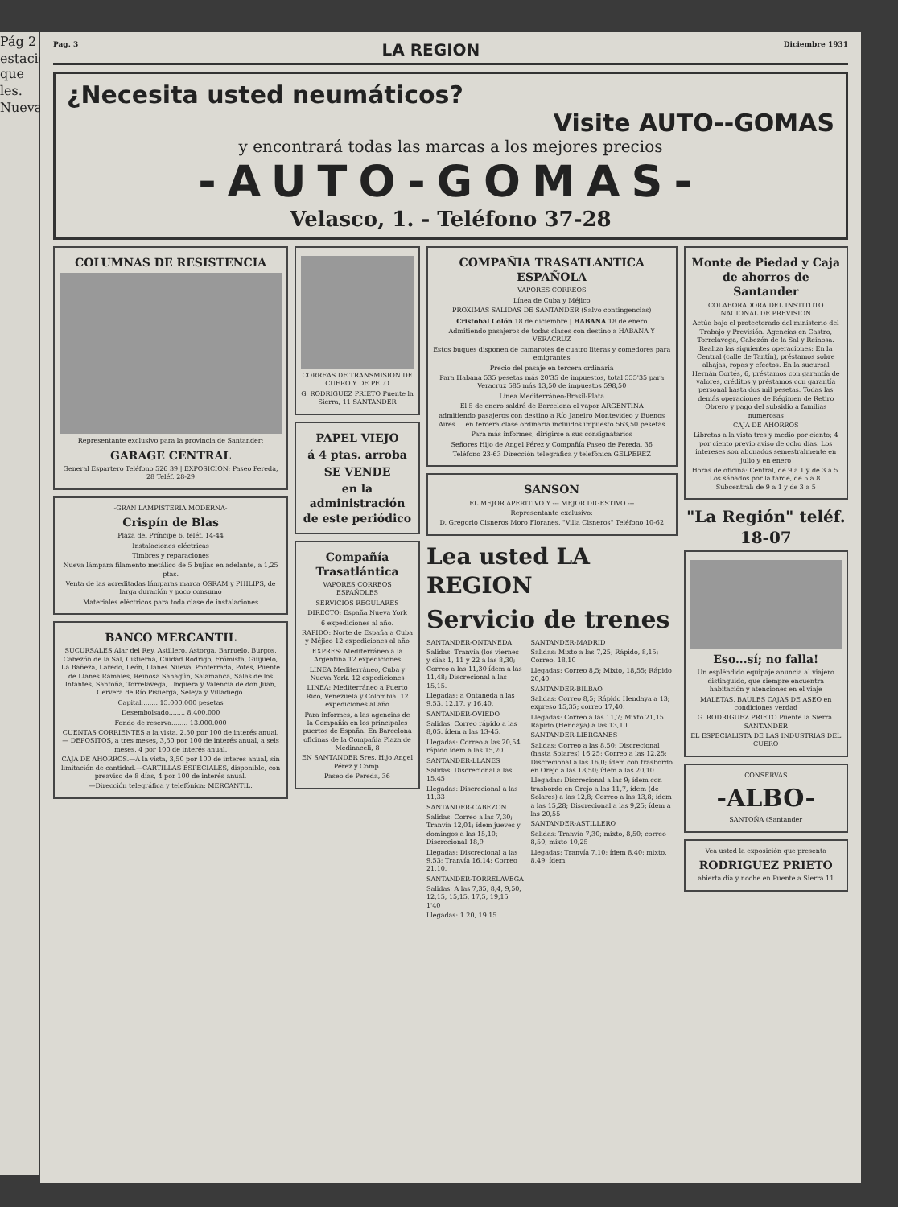Pág 2
estación que
les.
Nueva
Pag. 3 LA REGION Diciembre 1931
¿Necesita usted neumáticos?
Visite AUTO--GOMAS
y encontrará todas las marcas a los mejores precios
-AUTO-GOMAS-
Velasco, 1. - Teléfono 37-28
COLUMNAS DE RESISTENCIA
Representante exclusivo para la provincia de Santander:
GARAGE CENTRAL
General Espartero Teléfono 526 39 | EXPOSICION: Paseo Pereda, 28 Teléf. 28-29
-GRAN LAMPISTERIA MODERNA-
Crispín de Blas
Plaza del Príncipe 6, teléf. 14-44
Instalaciones eléctricas
Timbres y reparaciones
Nueva lámpara filamento metálico de 5 bujías en adelante, a 1,25 ptas.
Venta de las acreditadas lámparas marca OSRAM y PHILIPS, de larga duración y poco consumo
Materiales eléctricos para toda clase de instalaciones
BANCO MERCANTIL
SUCURSALES Alar del Rey, Astillero, Astorga, Barruelo, Burgos, Cabezón de la Sal, Cistierna, Ciudad Rodrigo, Frómista, Guijuelo, La Bañeza, Laredo, León, Llanes Nueva, Ponferrada, Potes, Puente de Llanes Ramales, Reinosa Sahagún, Salamanca, Salas de los Infantes, Santoña, Torrelavega, Unquera y Valencia de don Juan, Cervera de Río Pisuerga, Seleya y Villadiego.
Capital........ 15.000.000 pesetas
Desembolsado........ 8.400.000
Fondo de reserva........ 13.000.000
CUENTAS CORRIENTES a la vista, 2,50 por 100 de interés anual.— DEPOSITOS, a tres meses, 3,50 por 100 de interés anual, a seis meses, 4 por 100 de interés anual.
CAJA DE AHORROS.—A la vista, 3,50 por 100 de interés anual, sin limitación de cantidad.—CARTILLAS ESPECIALES, disponible, con preaviso de 8 días, 4 por 100 de interés anual.
—Dirección telegráfica y telefónica: MERCANTIL.
CORREAS DE TRANSMISION DE CUERO Y DE PELO
G. RODRIGUEZ PRIETO Puente la Sierra, 11 SANTANDER
PAPEL VIEJO
á 4 ptas. arroba
SE VENDE
en la administración de este periódico
Compañía Trasatlántica
VAPORES CORREOS ESPAÑOLES
SERVICIOS REGULARES
DIRECTO: España Nueva York
6 expediciones al año.
RAPIDO: Norte de España a Cuba y Méjico 12 expediciones al año
EXPRES: Mediterráneo a la Argentina 12 expediciones
LINEA Mediterráneo, Cuba y Nueva York. 12 expediciones
LINEA: Mediterráneo a Puerto Rico, Venezuela y Colombia. 12 expediciones al año
Para informes, a las agencias de la Compañía en los principales puertos de España. En Barcelona oficinas de la Compañía Plaza de Medinaceli, 8
EN SANTANDER Sres. Hijo Angel Pérez y Comp.
Paseo de Pereda, 36
COMPAÑIA TRASATLANTICA ESPAÑOLA
VAPORES CORREOS
Línea de Cuba y Méjico
PROXIMAS SALIDAS DE SANTANDER (Salvo contingencias)
Cristobal Colón 18 de diciembre | HABANA 18 de enero
Admitiendo pasajeros de todas clases con destino a HABANA Y VERACRUZ
Estos buques disponen de camarotes de cuatro literas y comedores para emigrantes
Precio del pasaje en tercera ordinaria
Para Habana 535 pesetas más 20'35 de impuestos, total 555'35 para Veracruz 585 más 13,50 de impuestos 598,50
Línea Mediterráneo-Brasil-Plata
El 5 de enero saldrá de Barcelona el vapor ARGENTINA
admitiendo pasajeros con destino a Río Janeiro Montevideo y Buenos Aires ... en tercera clase ordinaria incluidos impuesto 563,50 pesetas
Para más informes, dirigirse a sus consignatarios
Señores Hijo de Angel Pérez y Compañía Paseo de Pereda, 36
Teléfono 23-63 Dirección telegráfica y telefónica GELPEREZ
SANSON
EL MEJOR APERITIVO Y --- MEJOR DIGESTIVO ---
Representante exclusivo:
D. Gregorio Cisneros Moro Floranes. "Villa Cisneros" Teléfono 10-62
Lea usted LA REGION
Servicio de trenes
SANTANDER-ONTANEDA
Salidas: Tranvía (los viernes y días 1, 11 y 22 a las 8,30; Correo a las 11,30 ídem a las 11,48; Discrecional a las 15,15.
Llegadas: a Ontaneda a las 9,53, 12,17, y 16,40.
SANTANDER-OVIEDO
Salidas: Correo rápido a las 8,05. ídem a las 13-45.
Llegadas: Correo a las 20,54 rápido ídem a las 15,20
SANTANDER-LLANES
Salidas: Discrecional a las 15,45
Llegadas: Discrecional a las 11,33
SANTANDER-CABEZON
Salidas: Correo a las 7,30; Tranvía 12,01; ídem jueves y domingos a las 15,10; Discrecional 18,9
Llegadas: Discrecional a las 9,53; Tranvía 16,14; Correo 21,10.
SANTANDER-TORRELAVEGA
Salidas: A las 7,35, 8,4, 9,50, 12,15, 15,15, 17,5, 19,15 1'40
Llegadas: 1 20, 19 15
SANTANDER-MADRID
Salidas: Mixto a las 7,25; Rápido, 8,15; Correo, 18,10
Llegadas: Correo 8,5; Mixto, 18,55; Rápido 20,40.
SANTANDER-BILBAO
Salidas: Correo 8,5; Rápido Hendaya a 13; expreso 15,35; correo 17,40.
Llegadas: Correo a las 11,7; Mixto 21,15. Rápido (Hendaya) a las 13,10
SANTANDER-LIERGANES
Salidas: Correo a las 8,50; Discrecional (hasta Solares) 16,25; Correo a las 12,25; Discrecional a las 16,0; ídem con trasbordo en Orejo a las 18,50; ídem a las 20,10.
Llegadas: Discrecional a las 9; ídem con trasbordo en Orejo a las 11,7, ídem (de Solares) a las 12,8; Correo a las 13,8; ídem a las 15,28; Discrecional a las 9,25; ídem a las 20,55
SANTANDER-ASTILLERO
Salidas: Tranvía 7,30; mixto, 8,50; correo 8,50; mixto 10,25
Llegadas: Tranvía 7,10; ídem 8,40; mixto, 8,49; ídem
Monte de Piedad y Caja de ahorros de Santander
COLABORADORA DEL INSTITUTO NACIONAL DE PREVISION
Actúa bajo el protectorado del ministerio del Trabajo y Previsión. Agencias en Castro, Torrelavega, Cabezón de la Sal y Reinosa. Realiza las siguientes operaciones: En la Central (calle de Tantín), préstamos sobre alhajas, ropas y efectos. En la sucursal Hernán Cortés, 6, préstamos con garantía de valores, créditos y préstamos con garantía personal hasta dos mil pesetas. Todas las demás operaciones de Régimen de Retiro Obrero y pago del subsidio a familias numerosas
CAJA DE AHORROS
Libretas a la vista tres y medio por ciento; 4 por ciento previo aviso de ocho días. Los intereses son abonados semestralmente en julio y en enero
Horas de oficina: Central, de 9 a 1 y de 3 a 5. Los sábados por la tarde, de 5 a 8. Subcentral: de 9 a 1 y de 3 a 5
"La Región" teléf. 18-07
Eso...sí; no falla!
Un espléndido equipaje anuncia al viajero distinguido, que siempre encuentra habitación y atenciones en el viaje
MALETAS, BAULES CAJAS DE ASEO en condiciones verdad
G. RODRIGUEZ PRIETO Puente la Sierra. SANTANDER
EL ESPECIALISTA DE LAS INDUSTRIAS DEL CUERO
CONSERVAS
-ALBO-
SANTOÑA (Santander
Vea usted la exposición que presenta
RODRIGUEZ PRIETO
abierta día y noche en Puente a Sierra 11